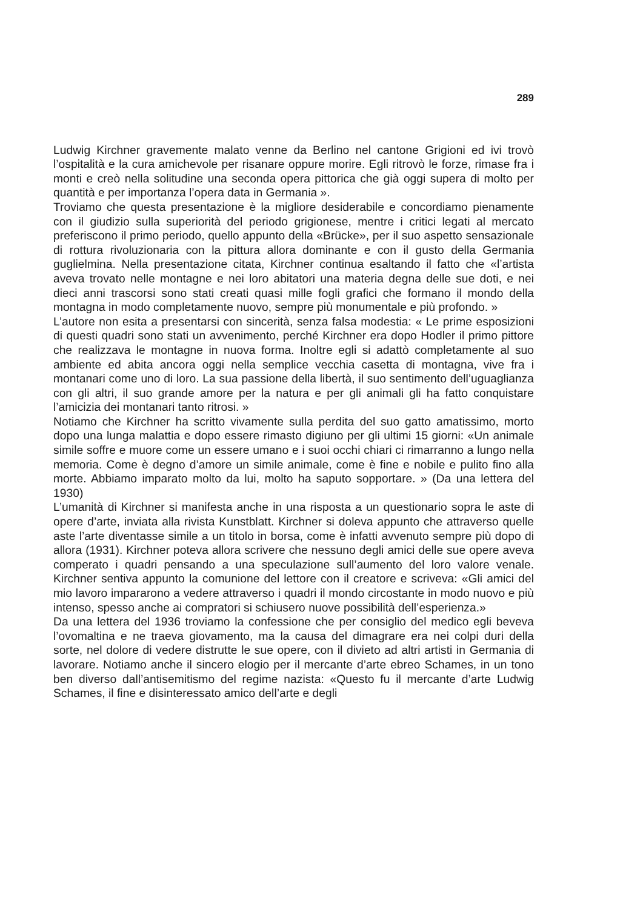289
Ludwig Kirchner gravemente malato venne da Berlino nel cantone Grigioni ed ivi trovò l’ospitalità e la cura amichevole per risanare oppure morire. Egli ritrovò le forze, rimase fra i monti e creò nella solitudine una seconda opera pittorica che già oggi supera di molto per quantità e per importanza l’opera data in Germania ».
Troviamo che questa presentazione è la migliore desiderabile e concordiamo pienamente con il giudizio sulla superiorità del periodo grigionese, mentre i critici legati al mercato preferiscono il primo periodo, quello appunto della «Brücke», per il suo aspetto sensazionale di rottura rivoluzionaria con la pittura allora dominante e con il gusto della Germania guglielmina. Nella presentazione citata, Kirchner continua esaltando il fatto che «l’artista aveva trovato nelle montagne e nei loro abitatori una materia degna delle sue doti, e nei dieci anni trascorsi sono stati creati quasi mille fogli grafici che formano il mondo della montagna in modo completamente nuovo, sempre più monumentale e più profondo. »
L’autore non esita a presentarsi con sincerità, senza falsa modestia: « Le prime esposizioni di questi quadri sono stati un avvenimento, perché Kirchner era dopo Hodler il primo pittore che realizzava le montagne in nuova forma. Inoltre egli si adattò completamente al suo ambiente ed abita ancora oggi nella semplice vecchia casetta di montagna, vive fra i montanari come uno di loro. La sua passione della libertà, il suo sentimento dell’uguaglianza con gli altri, il suo grande amore per la natura e per gli animali gli ha fatto conquistare l’amicizia dei montanari tanto ritrosi. »
Notiamo che Kirchner ha scritto vivamente sulla perdita del suo gatto amatissimo, morto dopo una lunga malattia e dopo essere rimasto digiuno per gli ultimi 15 giorni: «Un animale simile soffre e muore come un essere umano e i suoi occhi chiari ci rimarranno a lungo nella memoria. Come è degno d’amore un simile animale, come è fine e nobile e pulito fino alla morte. Abbiamo imparato molto da lui, molto ha saputo sopportare. » (Da una lettera del 1930)
L’umanità di Kirchner si manifesta anche in una risposta a un questionario sopra le aste di opere d’arte, inviata alla rivista Kunstblatt. Kirchner si doleva appunto che attraverso quelle aste l’arte diventasse simile a un titolo in borsa, come è infatti avvenuto sempre più dopo di allora (1931). Kirchner poteva allora scrivere che nessuno degli amici delle sue opere aveva comperato i quadri pensando a una speculazione sull’aumento del loro valore venale. Kirchner sentiva appunto la comunione del lettore con il creatore e scriveva: «Gli amici del mio lavoro impararono a vedere attraverso i quadri il mondo circostante in modo nuovo e più intenso, spesso anche ai compratori si schiusero nuove possibilità dell’esperienza.»
Da una lettera del 1936 troviamo la confessione che per consiglio del medico egli beveva l’ovomaltina e ne traeva giovamento, ma la causa del dimagrare era nei colpi duri della sorte, nel dolore di vedere distrutte le sue opere, con il divieto ad altri artisti in Germania di lavorare. Notiamo anche il sincero elogio per il mercante d’arte ebreo Schames, in un tono ben diverso dall’antisemitismo del regime nazista: «Questo fu il mercante d’arte Ludwig Schames, il fine e disinteressato amico dell’arte e degli